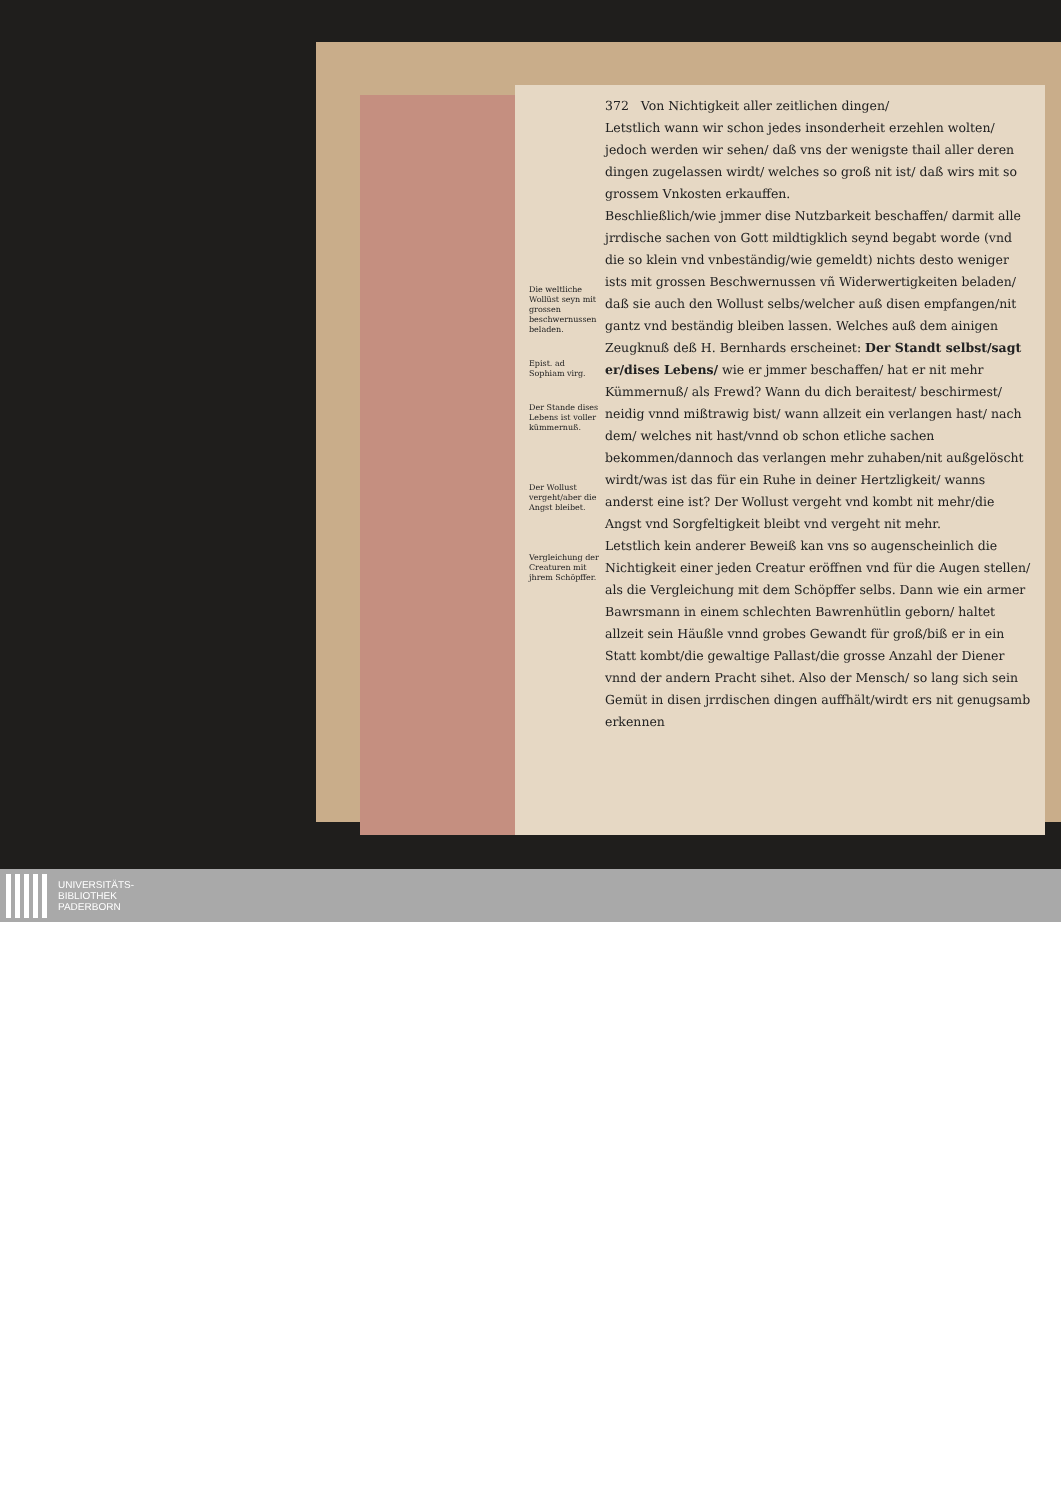Die weltliche Wollüst seyn mit grossen beschwernussen beladen.
Epist. ad Sophiam virg.
Der Stande dises Lebens ist voller kümmernuß.
Der Wollust vergeht/aber die Angst bleibet.
Vergleichung der Creaturen mit jhrem Schöpffer.
372 Von Nichtigkeit aller zeitlichen dingen/
Letstlich wann wir schon jedes insonderheit erzehlen wolten/ jedoch werden wir sehen/ daß vns der wenigste thail aller deren dingen zugelassen wirdt/ welches so groß nit ist/ daß wirs mit so grossem Vnkosten erkauffen.
Beschließlich/wie jmmer dise Nutzbarkeit beschaffen/ darmit alle jrrdische sachen von Gott mildtigklich seynd begabt worde (vnd die so klein vnd vnbeständig/wie gemeldt) nichts desto weniger ists mit grossen Beschwernussen vñ Widerwertigkeiten beladen/ daß sie auch den Wollust selbs/welcher auß disen empfangen/nit gantz vnd beständig bleiben lassen. Welches auß dem ainigen Zeugknuß deß H. Bernhards erscheinet: Der Standt selbst/sagt er/dises Lebens/ wie er jmmer beschaffen/ hat er nit mehr Kümmernuß/ als Frewd? Wann du dich beraitest/ beschirmest/ neidig vnnd mißtrawig bist/ wann allzeit ein verlangen hast/ nach dem/ welches nit hast/vnnd ob schon etliche sachen bekommen/dannoch das verlangen mehr zuhaben/nit außgelöscht wirdt/was ist das für ein Ruhe in deiner Hertzligkeit/ wanns anderst eine ist? Der Wollust vergeht vnd kombt nit mehr/die Angst vnd Sorgfeltigkeit bleibt vnd vergeht nit mehr.
Letstlich kein anderer Beweiß kan vns so augenscheinlich die Nichtigkeit einer jeden Creatur eröffnen vnd für die Augen stellen/ als die Vergleichung mit dem Schöpffer selbs. Dann wie ein armer Bawrsmann in einem schlechten Bawrenhütlin geborn/ haltet allzeit sein Häußle vnnd grobes Gewandt für groß/biß er in ein Statt kombt/die gewaltige Pallast/die grosse Anzahl der Diener vnnd der andern Pracht sihet. Also der Mensch/ so lang sich sein Gemüt in disen jrrdischen dingen auffhält/wirdt ers nit genugsamb erkennen
UNIVERSITÄTS-
BIBLIOTHEK
PADERBORN